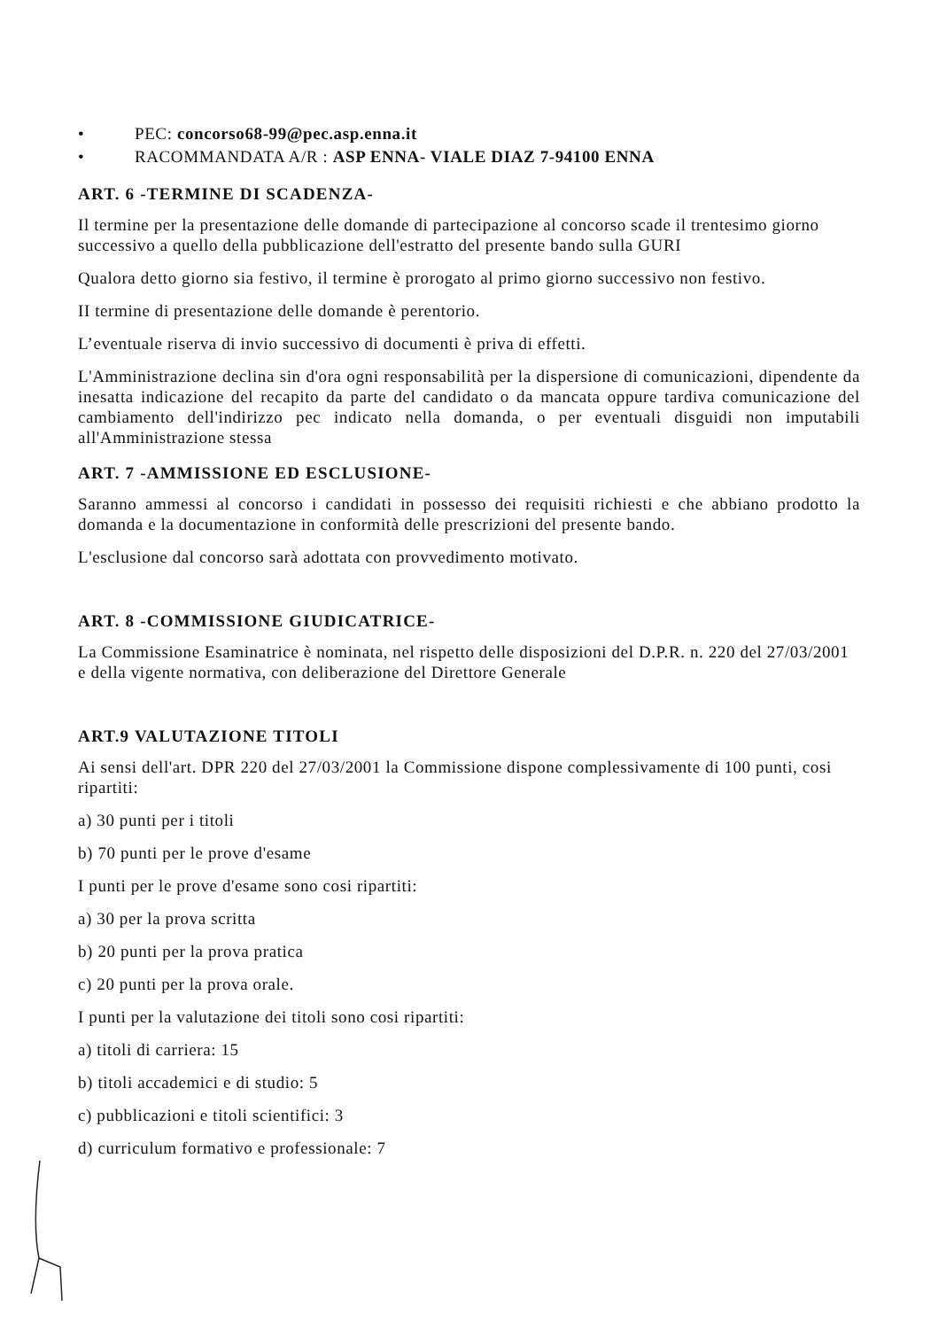• PEC: concorso68-99@pec.asp.enna.it
• RACOMMANDATA A/R : ASP ENNA- VIALE DIAZ 7-94100 ENNA
ART. 6 -TERMINE DI SCADENZA-
Il termine per la presentazione delle domande di partecipazione al concorso scade il trentesimo giorno successivo a quello della pubblicazione dell'estratto del presente bando sulla GURI
Qualora detto giorno sia festivo, il termine è prorogato al primo giorno successivo non festivo.
II termine di presentazione delle domande è perentorio.
L’eventuale riserva di invio successivo di documenti è priva di effetti.
L'Amministrazione declina sin d'ora ogni responsabilità per la dispersione di comunicazioni, dipendente da inesatta indicazione del recapito da parte del candidato o da mancata oppure tardiva comunicazione del cambiamento dell'indirizzo pec indicato nella domanda, o per eventuali disguidi non imputabili all'Amministrazione stessa
ART. 7 -AMMISSIONE ED ESCLUSIONE-
Saranno ammessi al concorso i candidati in possesso dei requisiti richiesti e che abbiano prodotto la domanda e la documentazione in conformità delle prescrizioni del presente bando.
L'esclusione dal concorso sarà adottata con provvedimento motivato.
ART. 8 -COMMISSIONE GIUDICATRICE-
La Commissione Esaminatrice è nominata, nel rispetto delle disposizioni del D.P.R. n. 220 del 27/03/2001 e della vigente normativa, con deliberazione del Direttore Generale
ART.9 VALUTAZIONE TITOLI
Ai sensi dell'art. DPR 220 del 27/03/2001 la Commissione dispone complessivamente di 100 punti, cosi ripartiti:
a) 30 punti per i titoli
b) 70 punti per le prove d'esame
I punti per le prove d'esame sono cosi ripartiti:
a) 30 per la prova scritta
b) 20 punti per la prova pratica
c) 20 punti per la prova orale.
I punti per la valutazione dei titoli sono cosi ripartiti:
a) titoli di carriera: 15
b) titoli accademici e di studio: 5
c) pubblicazioni e titoli scientifici: 3
d) curriculum formativo e professionale: 7